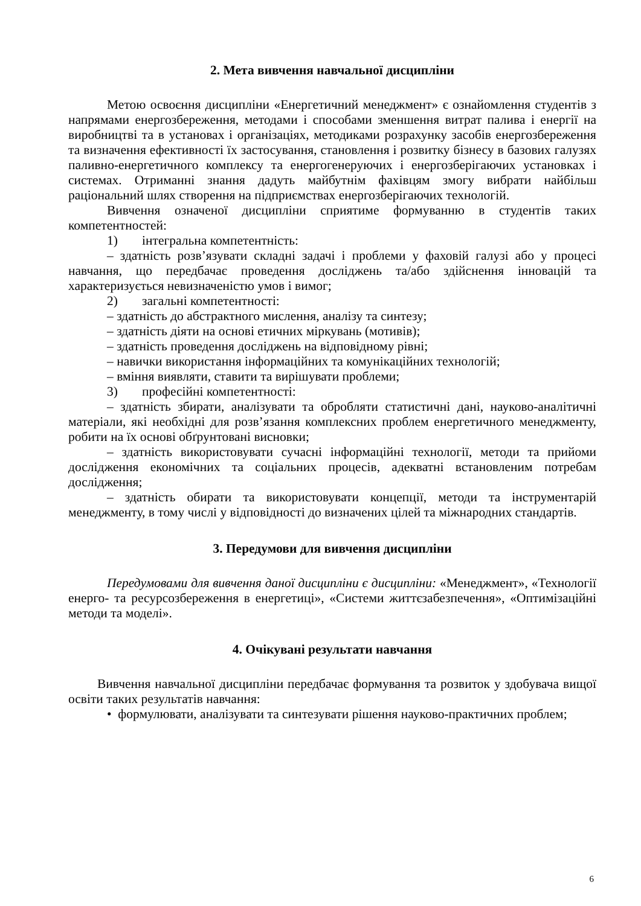2. Мета вивчення навчальної дисципліни
Метою освоєння дисципліни «Енергетичний менеджмент» є ознайомлення студентів з напрямами енергозбереження, методами і способами зменшення витрат палива і енергії на виробництві та в установах і організаціях, методиками розрахунку засобів енергозбереження та визначення ефективності їх застосування, становлення і розвитку бізнесу в базових галузях паливно-енергетичного комплексу та енергогенеруючих і енергозберігаючих установках і системах. Отриманні знання дадуть майбутнім фахівцям змогу вибрати найбільш раціональний шлях створення на підприємствах енергозберігаючих технологій.
Вивчення означеної дисципліни сприятиме формуванню в студентів таких компетентностей:
1) інтегральна компетентність:
– здатність розв’язувати складні задачі і проблеми у фаховій галузі або у процесі навчання, що передбачає проведення досліджень та/або здійснення інновацій та характеризується невизначеністю умов і вимог;
2) загальні компетентності:
– здатність до абстрактного мислення, аналізу та синтезу;
– здатність діяти на основі етичних міркувань (мотивів);
– здатність проведення досліджень на відповідному рівні;
– навички використання інформаційних та комунікаційних технологій;
– вміння виявляти, ставити та вирішувати проблеми;
3) професійні компетентності:
– здатність збирати, аналізувати та обробляти статистичні дані, науково-аналітичні матеріали, які необхідні для розв’язання комплексних проблем енергетичного менеджменту, робити на їх основі обґрунтовані висновки;
– здатність використовувати сучасні інформаційні технології, методи та прийоми дослідження економічних та соціальних процесів, адекватні встановленим потребам дослідження;
– здатність обирати та використовувати концепції, методи та інструментарій менеджменту, в тому числі у відповідності до визначених цілей та міжнародних стандартів.
3. Передумови для вивчення дисципліни
Передумовами для вивчення даної дисципліни є дисципліни: «Менеджмент», «Технології енерго- та ресурсозбереження в енергетиці», «Системи життєзабезпечення», «Оптимізаційні методи та моделі».
4. Очікувані результати навчання
Вивчення навчальної дисципліни передбачає формування та розвиток у здобувача вищої освіти таких результатів навчання:
• формулювати, аналізувати та синтезувати рішення науково-практичних проблем;
6